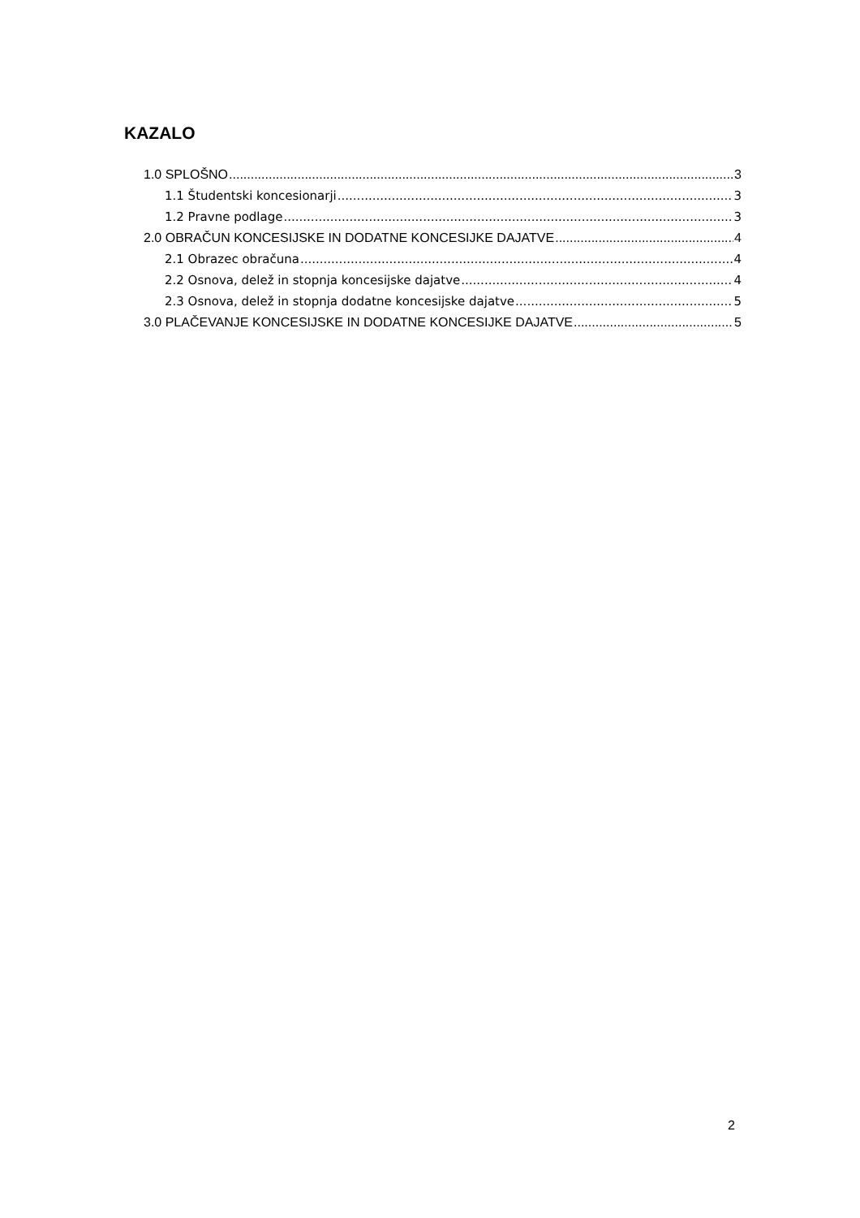KAZALO
1.0 SPLOŠNO 3
1.1 Študentski koncesionarji 3
1.2 Pravne podlage 3
2.0 OBRAČUN KONCESIJSKE IN DODATNE KONCESIJKE DAJATVE 4
2.1 Obrazec obračuna 4
2.2 Osnova, delež in stopnja koncesijske dajatve 4
2.3 Osnova, delež in stopnja dodatne koncesijske dajatve 5
3.0 PLAČEVANJE KONCESIJSKE IN DODATNE KONCESIJKE DAJATVE 5
2